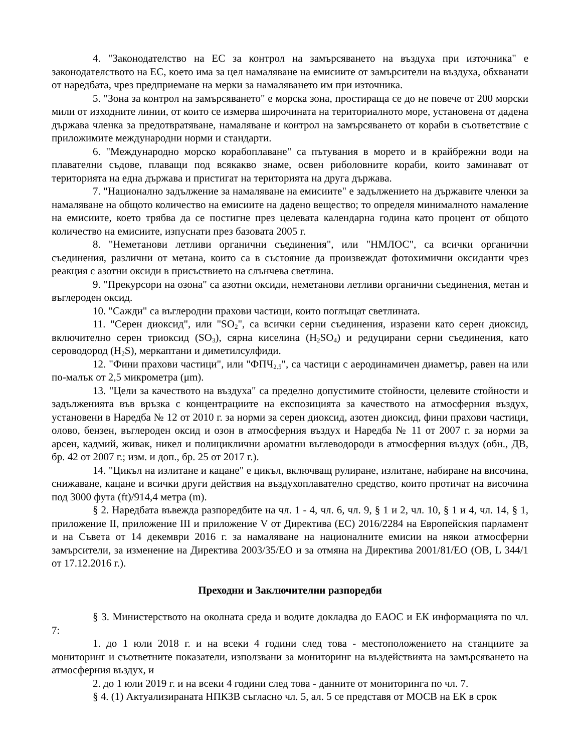4. "Законодателство на ЕС за контрол на замърсяването на въздуха при източника" е законодателството на ЕС, което има за цел намаляване на емисиите от замърсители на въздуха, обхванати от наредбата, чрез предприемане на мерки за намаляването им при източника.
5. "Зона за контрол на замърсяването" е морска зона, простираща се до не повече от 200 морски мили от изходните линии, от които се измерва широчината на териториалното море, установена от дадена държава членка за предотвратяване, намаляване и контрол на замърсяването от кораби в съответствие с приложимите международни норми и стандарти.
6. "Международно морско корабоплаване" са пътувания в морето и в крайбрежни води на плавателни съдове, плаващи под всякакво знаме, освен риболовните кораби, които заминават от територията на една държава и пристигат на територията на друга държава.
7. "Национално задължение за намаляване на емисиите" е задължението на държавите членки за намаляване на общото количество на емисиите на дадено вещество; то определя минималното намаление на емисиите, което трябва да се постигне през целевата календарна година като процент от общото количество на емисиите, изпуснати през базовата 2005 г.
8. "Неметанови летливи органични съединения", или "НМЛОС", са всички органични съединения, различни от метана, които са в състояние да произвеждат фотохимични оксиданти чрез реакция с азотни оксиди в присъствието на слънчева светлина.
9. "Прекурсори на озона" са азотни оксиди, неметанови летливи органични съединения, метан и въглероден оксид.
10. "Сажди" са въглеродни прахови частици, които поглъщат светлината.
11. "Серен диоксид", или "SO<sub>2</sub>", са всички серни съединения, изразени като серен диоксид, включително серен триоксид (SO<sub>3</sub>), сярна киселина (H<sub>2</sub>SO<sub>4</sub>) и редуцирани серни съединения, като сероводород (H<sub>2</sub>S), меркаптани и диметилсулфиди.
12. "Фини прахови частици", или "ФПЧ<sub>2.5</sub>", са частици с аеродинамичен диаметър, равен на или по-малък от 2,5 микрометра (μm).
13. "Цели за качеството на въздуха" са пределно допустимите стойности, целевите стойности и задълженията във връзка с концентрациите на експозицията за качеството на атмосферния въздух, установени в Наредба № 12 от 2010 г. за норми за серен диоксид, азотен диоксид, фини прахови частици, олово, бензен, въглероден оксид и озон в атмосферния въздух и Наредба № 11 от 2007 г. за норми за арсен, кадмий, живак, никел и полициклични ароматни въглеводороди в атмосферния въздух (обн., ДВ, бр. 42 от 2007 г.; изм. и доп., бр. 25 от 2017 г.).
14. "Цикъл на излитане и кацане" е цикъл, включващ рулиране, излитане, набиране на височина, снижаване, кацане и всички други действия на въздухоплавателно средство, които протичат на височина под 3000 фута (ft)/914,4 метра (m).
§ 2. Наредбата въвежда разпоредбите на чл. 1 - 4, чл. 6, чл. 9, § 1 и 2, чл. 10, § 1 и 4, чл. 14, § 1, приложение II, приложение III и приложение V от Директива (ЕС) 2016/2284 на Европейския парламент и на Съвета от 14 декември 2016 г. за намаляване на националните емисии на някои атмосферни замърсители, за изменение на Директива 2003/35/ЕО и за отмяна на Директива 2001/81/ЕО (ОВ, L 344/1 от 17.12.2016 г.).
Преходни и Заключителни разпоредби
§ 3. Министерството на околната среда и водите докладва до ЕАОС и ЕК информацията по чл. 7:
1. до 1 юли 2018 г. и на всеки 4 години след това - местоположението на станциите за мониторинг и съответните показатели, използвани за мониторинг на въздействията на замърсяването на атмосферния въздух, и
2. до 1 юли 2019 г. и на всеки 4 години след това - данните от мониторинга по чл. 7.
§ 4. (1) Актуализираната НПКЗВ съгласно чл. 5, ал. 5 се представя от МОСВ на ЕК в срок